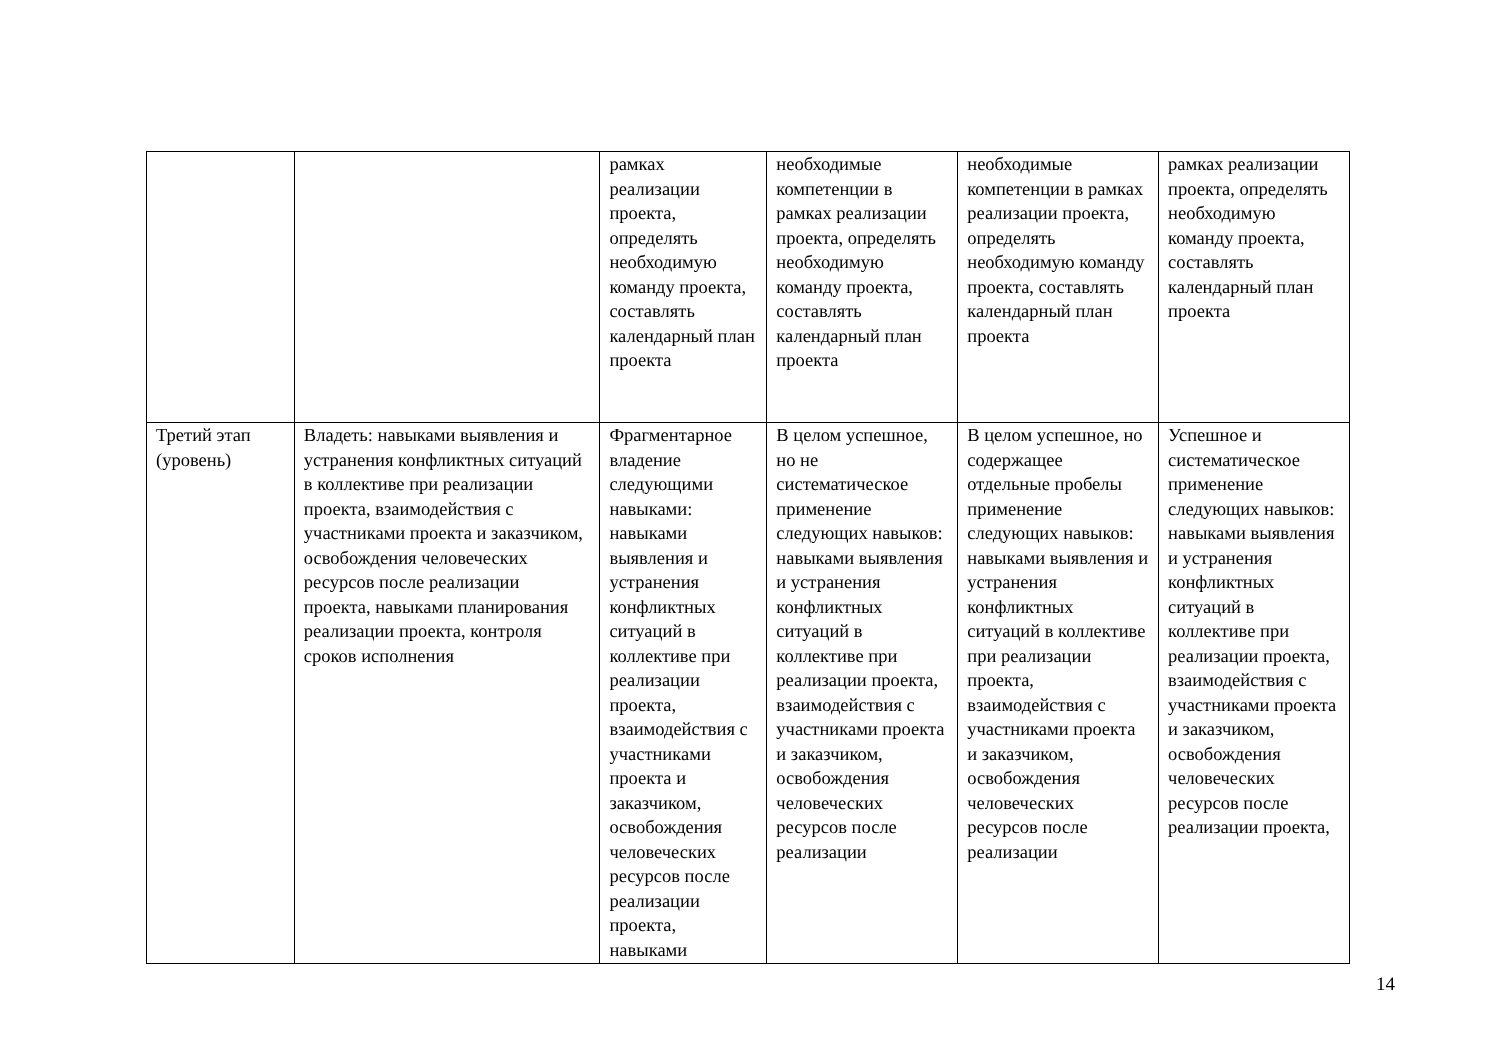| | | рамках реализации проекта, определять необходимую команду проекта, составлять календарный план проекта | необходимые компетенции в рамках реализации проекта, определять необходимую команду проекта, составлять календарный план проекта | необходимые компетенции в рамках реализации проекта, определять необходимую команду проекта, составлять календарный план проекта | рамках реализации проекта, определять необходимую команду проекта, составлять календарный план проекта |
| Третий этап (уровень) | Владеть: навыками выявления и устранения конфликтных ситуаций в коллективе при реализации проекта, взаимодействия с участниками проекта и заказчиком, освобождения человеческих ресурсов после реализации проекта, навыками планирования реализации проекта, контроля сроков исполнения | Фрагментарное владение следующими навыками: навыками выявления и устранения конфликтных ситуаций в коллективе при реализации проекта, взаимодействия с участниками проекта и заказчиком, освобождения человеческих ресурсов после реализации проекта, навыками | В целом успешное, но не систематическое применение следующих навыков: навыками выявления и устранения конфликтных ситуаций в коллективе при реализации проекта, взаимодействия с участниками проекта и заказчиком, освобождения человеческих ресурсов после реализации | В целом успешное, но содержащее отдельные пробелы применение следующих навыков: навыками выявления и устранения конфликтных ситуаций в коллективе при реализации проекта, взаимодействия с участниками проекта и заказчиком, освобождения человеческих ресурсов после реализации | Успешное и систематическое применение следующих навыков: навыками выявления и устранения конфликтных ситуаций в коллективе при реализации проекта, взаимодействия с участниками проекта и заказчиком, освобождения человеческих ресурсов после реализации проекта, |
14